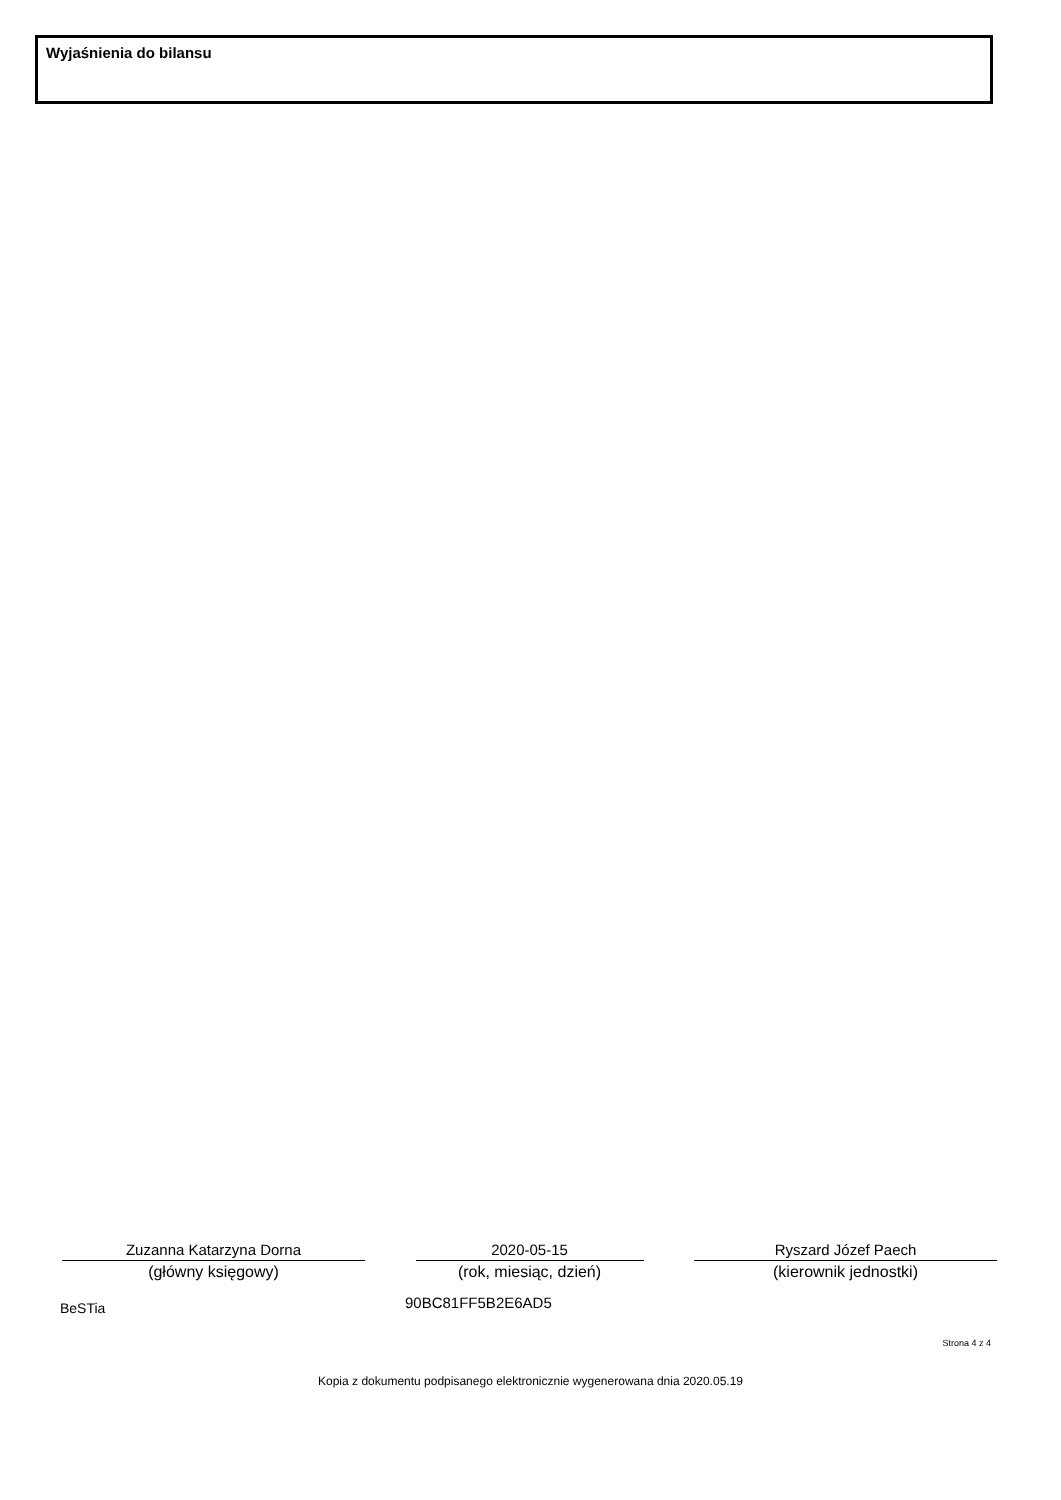Wyjaśnienia do bilansu
Zuzanna Katarzyna Dorna
(główny księgowy)
2020-05-15
(rok, miesiąc, dzień)
Ryszard Józef Paech
(kierownik jednostki)
BeSTia 90BC81FF5B2E6AD5
Strona 4 z 4
Kopia z dokumentu podpisanego elektronicznie wygenerowana dnia 2020.05.19